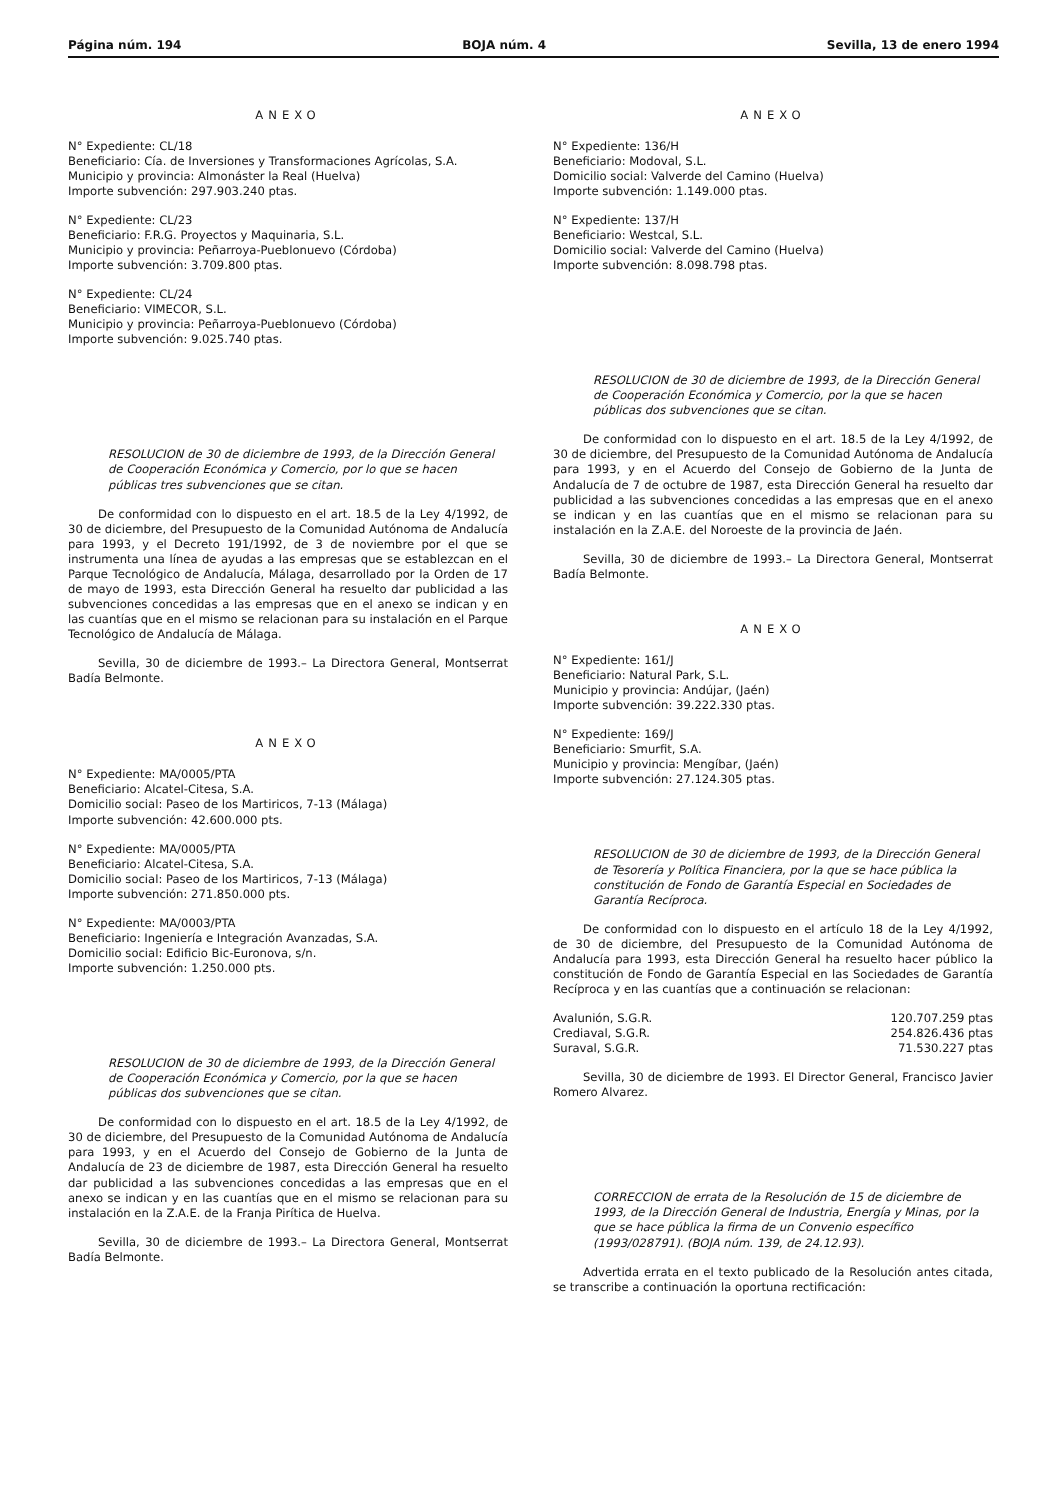Página núm. 194 BOJA núm. 4 Sevilla, 13 de enero 1994
ANEXO
N° Expediente: CL/18
Beneficiario: Cía. de Inversiones y Transformaciones Agrícolas, S.A.
Municipio y provincia: Almonáster la Real (Huelva)
Importe subvención: 297.903.240 ptas.
N° Expediente: CL/23
Beneficiario: F.R.G. Proyectos y Maquinaria, S.L.
Municipio y provincia: Peñarroya-Pueblonuevo (Córdoba)
Importe subvención: 3.709.800 ptas.
N° Expediente: CL/24
Beneficiario: VIMECOR, S.L.
Municipio y provincia: Peñarroya-Pueblonuevo (Córdoba)
Importe subvención: 9.025.740 ptas.
RESOLUCION de 30 de diciembre de 1993, de la Dirección General de Cooperación Económica y Comercio, por lo que se hacen públicas tres subvenciones que se citan.
De conformidad con lo dispuesto en el art. 18.5 de la Ley 4/1992, de 30 de diciembre, del Presupuesto de la Comunidad Autónoma de Andalucía para 1993, y el Decreto 191/1992, de 3 de noviembre por el que se instrumenta una línea de ayudas a las empresas que se establezcan en el Parque Tecnológico de Andalucía, Málaga, desarrollado por la Orden de 17 de mayo de 1993, esta Dirección General ha resuelto dar publicidad a las subvenciones concedidas a las empresas que en el anexo se indican y en las cuantías que en el mismo se relacionan para su instalación en el Parque Tecnológico de Andalucía de Málaga.
Sevilla, 30 de diciembre de 1993.– La Directora General, Montserrat Badía Belmonte.
ANEXO
N° Expediente: MA/0005/PTA
Beneficiario: Alcatel-Citesa, S.A.
Domicilio social: Paseo de los Martiricos, 7-13 (Málaga)
Importe subvención: 42.600.000 pts.
N° Expediente: MA/0005/PTA
Beneficiario: Alcatel-Citesa, S.A.
Domicilio social: Paseo de los Martiricos, 7-13 (Málaga)
Importe subvención: 271.850.000 pts.
N° Expediente: MA/0003/PTA
Beneficiario: Ingeniería e Integración Avanzadas, S.A.
Domicilio social: Edificio Bic-Euronova, s/n.
Importe subvención: 1.250.000 pts.
RESOLUCION de 30 de diciembre de 1993, de la Dirección General de Cooperación Económica y Comercio, por la que se hacen públicas dos subvenciones que se citan.
De conformidad con lo dispuesto en el art. 18.5 de la Ley 4/1992, de 30 de diciembre, del Presupuesto de la Comunidad Autónoma de Andalucía para 1993, y en el Acuerdo del Consejo de Gobierno de la Junta de Andalucía de 23 de diciembre de 1987, esta Dirección General ha resuelto dar publicidad a las subvenciones concedidas a las empresas que en el anexo se indican y en las cuantías que en el mismo se relacionan para su instalación en la Z.A.E. de la Franja Pirítica de Huelva.
Sevilla, 30 de diciembre de 1993.– La Directora General, Montserrat Badía Belmonte.
ANEXO
N° Expediente: 136/H
Beneficiario: Modoval, S.L.
Domicilio social: Valverde del Camino (Huelva)
Importe subvención: 1.149.000 ptas.
N° Expediente: 137/H
Beneficiario: Westcal, S.L.
Domicilio social: Valverde del Camino (Huelva)
Importe subvención: 8.098.798 ptas.
RESOLUCION de 30 de diciembre de 1993, de la Dirección General de Cooperación Económica y Comercio, por la que se hacen públicas dos subvenciones que se citan.
De conformidad con lo dispuesto en el art. 18.5 de la Ley 4/1992, de 30 de diciembre, del Presupuesto de la Comunidad Autónoma de Andalucía para 1993, y en el Acuerdo del Consejo de Gobierno de la Junta de Andalucía de 7 de octubre de 1987, esta Dirección General ha resuelto dar publicidad a las subvenciones concedidas a las empresas que en el anexo se indican y en las cuantías que en el mismo se relacionan para su instalación en la Z.A.E. del Noroeste de la provincia de Jaén.
Sevilla, 30 de diciembre de 1993.– La Directora General, Montserrat Badía Belmonte.
ANEXO
N° Expediente: 161/J
Beneficiario: Natural Park, S.L.
Municipio y provincia: Andújar, (Jaén)
Importe subvención: 39.222.330 ptas.
N° Expediente: 169/J
Beneficiario: Smurfit, S.A.
Municipio y provincia: Mengíbar, (Jaén)
Importe subvención: 27.124.305 ptas.
RESOLUCION de 30 de diciembre de 1993, de la Dirección General de Tesorería y Política Financiera, por la que se hace pública la constitución de Fondo de Garantía Especial en Sociedades de Garantía Recíproca.
De conformidad con lo dispuesto en el artículo 18 de la Ley 4/1992, de 30 de diciembre, del Presupuesto de la Comunidad Autónoma de Andalucía para 1993, esta Dirección General ha resuelto hacer público la constitución de Fondo de Garantía Especial en las Sociedades de Garantía Recíproca y en las cuantías que a continuación se relacionan:
| Avalunión, S.G.R. | 120.707.259 ptas |
| Crediaval, S.G.R. | 254.826.436 ptas |
| Suraval, S.G.R. | 71.530.227 ptas |
Sevilla, 30 de diciembre de 1993. El Director General, Francisco Javier Romero Alvarez.
CORRECCION de errata de la Resolución de 15 de diciembre de 1993, de la Dirección General de Industria, Energía y Minas, por la que se hace pública la firma de un Convenio específico (1993/028791). (BOJA núm. 139, de 24.12.93).
Advertida errata en el texto publicado de la Resolución antes citada, se transcribe a continuación la oportuna rectificación: